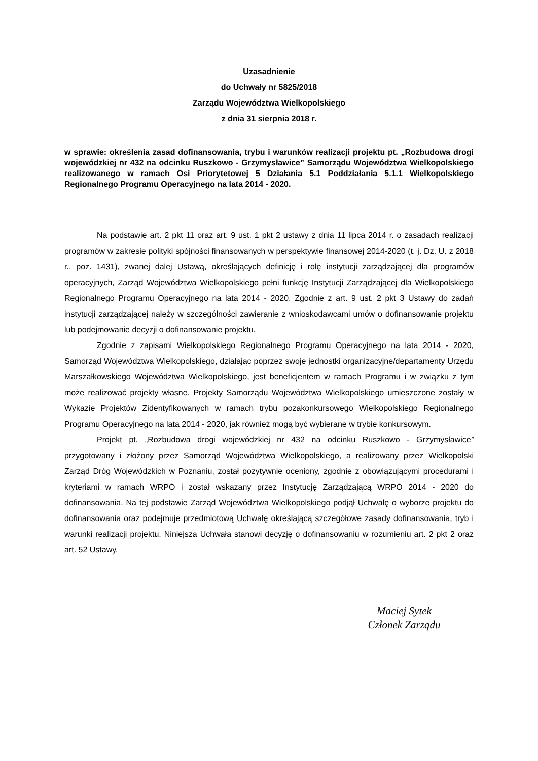Uzasadnienie
do Uchwały nr 5825/2018
Zarządu Województwa Wielkopolskiego
z dnia 31 sierpnia 2018 r.
w sprawie: określenia zasad dofinansowania, trybu i warunków realizacji projektu pt. „Rozbudowa drogi wojewódzkiej nr 432 na odcinku Ruszkowo - Grzymysławice” Samorządu Województwa Wielkopolskiego realizowanego w ramach Osi Priorytetowej 5 Działania 5.1 Poddziałania 5.1.1 Wielkopolskiego Regionalnego Programu Operacyjnego na lata 2014 - 2020.
Na podstawie art. 2 pkt 11 oraz art. 9 ust. 1 pkt 2 ustawy z dnia 11 lipca 2014 r. o zasadach realizacji programów w zakresie polityki spójności finansowanych w perspektywie finansowej 2014-2020 (t. j. Dz. U. z 2018 r., poz. 1431), zwanej dalej Ustawą, określających definicję i rolę instytucji zarządzającej dla programów operacyjnych, Zarząd Województwa Wielkopolskiego pełni funkcję Instytucji Zarządzającej dla Wielkopolskiego Regionalnego Programu Operacyjnego na lata 2014 - 2020. Zgodnie z art. 9 ust. 2 pkt 3 Ustawy do zadań instytucji zarządzającej należy w szczególności zawieranie z wnioskodawcami umów o dofinansowanie projektu lub podejmowanie decyzji o dofinansowanie projektu.
Zgodnie z zapisami Wielkopolskiego Regionalnego Programu Operacyjnego na lata 2014 - 2020, Samorząd Województwa Wielkopolskiego, działając poprzez swoje jednostki organizacyjne/departamenty Urzędu Marszałkowskiego Województwa Wielkopolskiego, jest beneficjentem w ramach Programu i w związku z tym może realizować projekty własne. Projekty Samorządu Województwa Wielkopolskiego umieszczone zostały w Wykazie Projektów Zidentyfikowanych w ramach trybu pozakonkursowego Wielkopolskiego Regionalnego Programu Operacyjnego na lata 2014 - 2020, jak również mogą być wybierane w trybie konkursowym.
Projekt pt. „Rozbudowa drogi wojewódzkiej nr 432 na odcinku Ruszkowo - Grzymysławice” przygotowany i złożony przez Samorząd Województwa Wielkopolskiego, a realizowany przez Wielkopolski Zarząd Dróg Wojewódzkich w Poznaniu, został pozytywnie oceniony, zgodnie z obowiązującymi procedurami i kryteriami w ramach WRPO i został wskazany przez Instytucję Zarządzającą WRPO 2014 - 2020 do dofinansowania. Na tej podstawie Zarząd Województwa Wielkopolskiego podjął Uchwałę o wyborze projektu do dofinansowania oraz podejmuje przedmiotową Uchwałę określającą szczegółowe zasady dofinansowania, tryb i warunki realizacji projektu. Niniejsza Uchwała stanowi decyzję o dofinansowaniu w rozumieniu art. 2 pkt 2 oraz art. 52 Ustawy.
Maciej Sytek
Członek Zarządu